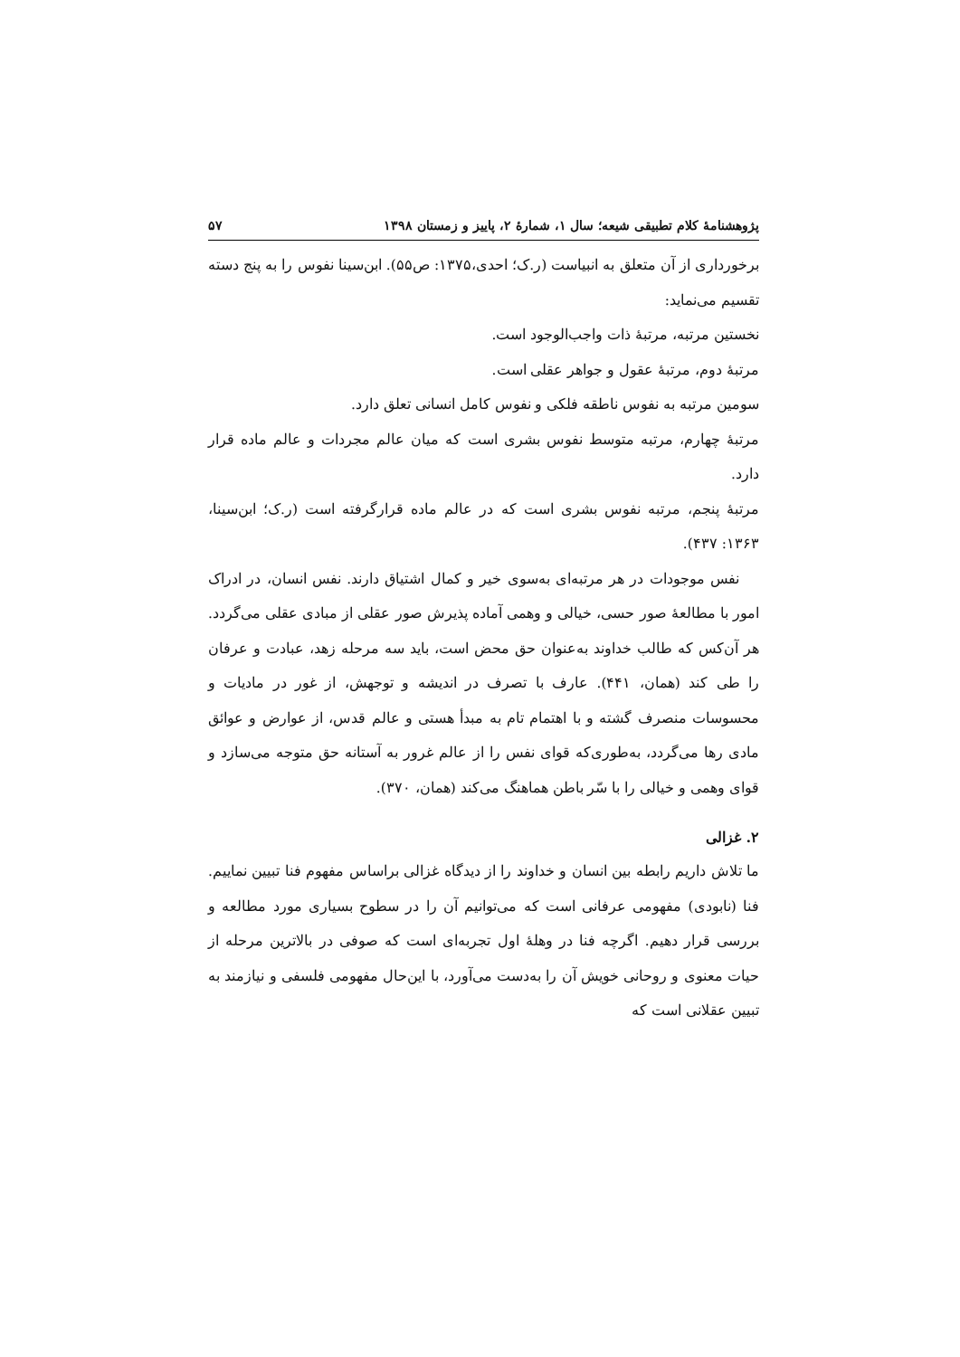پژوهشنامهٔ کلام تطبیقی شیعه؛ سال ۱، شمارهٔ ۲، پاییز و زمستان ۱۳۹۸ ۵۷
برخورداری از آن متعلق به انبیاست (ر.ک؛ احدی،۱۳۷۵: ص۵۵). ابن‌سینا نفوس را به پنج دسته تقسیم می‌نماید:
نخستین مرتبه، مرتبهٔ ذات واجب‌الوجود است.
مرتبهٔ دوم، مرتبهٔ عقول و جواهر عقلی است.
سومین مرتبه به نفوس ناطقه فلکی و نفوس کامل انسانی تعلق دارد.
مرتبهٔ چهارم، مرتبه متوسط نفوس بشری است که میان عالم مجردات و عالم ماده قرار دارد.
مرتبهٔ پنجم، مرتبه نفوس بشری است که در عالم ماده قرارگرفته است (ر.ک؛ ابن‌سینا، ۱۳۶۳: ۴۳۷).
نفس موجودات در هر مرتبه‌ای به‌سوی خیر و کمال اشتیاق دارند. نفس انسان، در ادراک امور با مطالعهٔ صور حسی، خیالی و وهمی آماده پذیرش صور عقلی از مبادی عقلی می‌گردد. هر آن‌کس که طالب خداوند به‌عنوان حق محض است، باید سه مرحله زهد، عبادت و عرفان را طی کند (همان، ۴۴۱). عارف با تصرف در اندیشه و توجهش، از غور در مادیات و محسوسات منصرف گشته و با اهتمام تام به مبدأ هستی و عالم قدس، از عوارض و عوائق مادی رها می‌گردد، به‌طوری‌که قوای نفس را از عالم غرور به آستانه حق متوجه می‌سازد و قوای وهمی و خیالی را با سّر باطن هماهنگ می‌کند (همان، ۳۷۰).
۲. غزالی
ما تلاش داریم رابطه بین انسان و خداوند را از دیدگاه غزالی براساس مفهوم فنا تبیین نماییم. فنا (نابودی) مفهومی عرفانی است که می‌توانیم آن را در سطوح بسیاری مورد مطالعه و بررسی قرار دهیم. اگرچه فنا در وهلهٔ اول تجربه‌ای است که صوفی در بالاترین مرحله از حیات معنوی و روحانی خویش آن را به‌دست می‌آورد، با این‌حال مفهومی فلسفی و نیازمند به تبیین عقلانی است که